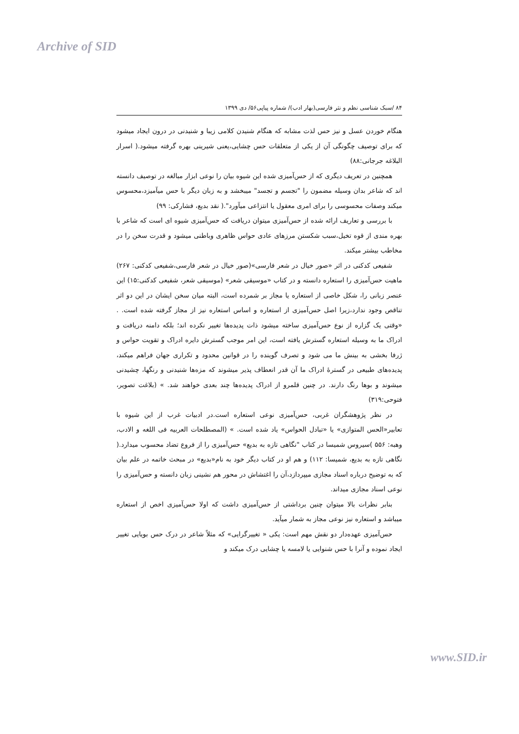Archive of SID
۸۴ /سبک شناسی نظم و نثر فارسی(بهار ادب)/ شماره پیاپی۵۶/ دی ۱۳۹۹
هنگام خوردن عسل و نیز حس لذت مشابه که هنگام شنیدن کلامی زیبا و شنیدنی در درون ایجاد میشود که برای توصیف چگونگی آن از یکی از متعلقات حس چشایی،یعنی شیرینی بهره گرفته میشود.( اسرار البلاغه جرجانی:۸۸)
همچنین در تعریف دیگری که از حس‌آمیزی شده این شیوه بیان را نوعی ابزار مبالغه در توصیف دانسته اند که شاعر بدان وسیله مضمون را "تجسم و تجسد" میبخشد و به زبان دیگر با حس میآمیزد،محسوس میکند وصفات محسوسی را برای امری معقول یا انتزاعی میآورد".( نقد بدیع، فشارکی: ۹۹)
با بررسی و تعاریف ارائه شده از حس‌آمیزی میتوان دریافت که حس‌آمیزی شیوه ای است که شاعر با بهره مندی از قوه تخیل،سبب شکستن مرزهای عادی حواس ظاهری وباطنی میشود و قدرت سخن را در مخاطب بیشتر میکند.
شفیعی کدکنی در اثر «صور خیال در شعر فارسی»(صور خیال در شعر فارسی،شفیعی کدکنی: ۲۶۷) ماهیت حس‌آمیزی را استعاره دانسته و در کتاب «موسیقی شعر» (موسیقی شعر، شفیعی کدکنی:۱۵) این عنصر زبانی را، شکل خاصی از استعاره یا مجاز بر شمرده است، البته میان سخن ایشان در این دو اثر تناقص وجود ندارد،زیرا اصل حس‌آمیزی از استعاره و اساس استعاره نیز از مجاز گرفته شده است. . «وقتی یک گزاره از نوع حس‌آمیزی ساخته میشود ذات پدیده‌ها تغییر نکرده اند؛ بلکه دامنه دریافت و ادراک ما به وسیله استعاره گسترش یافته است، این امر موجب گسترش دایره ادراک و تقویت حواس و ژرفا بخشی به بینش ما می شود و تصرف گوینده را در قوانین محدود و تکراری جهان فراهم میکند، پدیده‌های طبیعی در گسترۀ ادراک ما آن قدر انعطاف پذیر میشوند که مزه‌ها شنیدنی و رنگها، چشیدنی میشوند و بوها رنگ دارند. در چنین قلمرو از ادراک پدیده‌ها چند بعدی خواهند شد. » (بلاغت تصویر، فتوحی:۳۱۹)
در نظر پژوهشگران غربی، حس‌آمیزی نوعی استعاره است.در ادبیات غرب از این شیوه با تعابیر«الحس المتوازی» یا «تبادل الحواس» یاد شده است. » (المصطلحات العربیه فی اللغه و الادب، وهبه: ۵۵۶ )سیروس شمیسا در کتاب "نگاهی تازه به بدیع» حس‌آمیزی را از فروع تضاد محسوب میدارد.( نگاهی تازه به بدیع، شمیسا: ۱۱۲) و هم او در کتاب دیگر خود به نام«بدیع» در مبحث خاتمه در علم بیان که به توضیح درباره اسناد مجازی میپردازد،آن را اغتشاش در محور هم نشینی زبان دانسته و حس‌آمیزی را نوعی اسناد مجازی میداند.
بنابر نظرات بالا میتوان چنین برداشتی از حس‌آمیزی داشت که اولا حس‌آمیزی اخص از استعاره میباشد و استعاره نیز نوعی مجاز به شمار میآید.
حس‌آمیزی عهده‌دار دو نقش مهم است: یکی « تغییرگرایی» که مثلاً شاعر در درک حس بویایی تغییر ایجاد نموده و آنرا با حس شنوایی یا لامسه یا چشایی درک میکند و
www.SID.ir